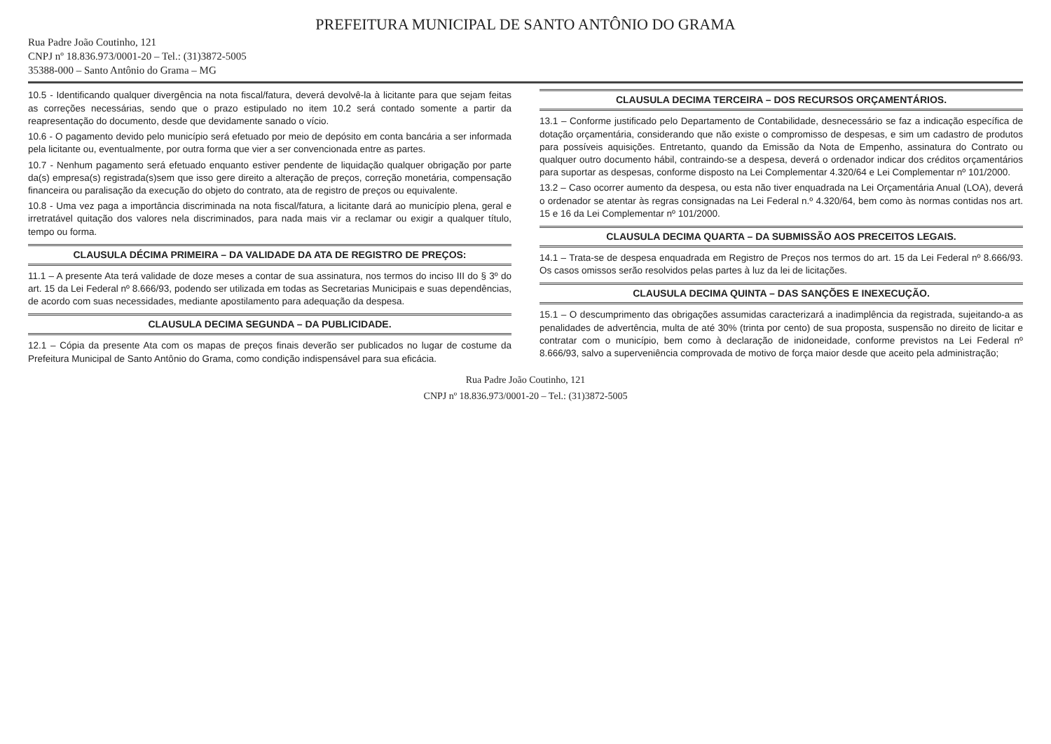PREFEITURA MUNICIPAL DE SANTO ANTÔNIO DO GRAMA
Rua Padre João Coutinho, 121
CNPJ nº 18.836.973/0001-20 – Tel.: (31)3872-5005
35388-000 – Santo Antônio do Grama – MG
10.5 - Identificando qualquer divergência na nota fiscal/fatura, deverá devolvê-la à licitante para que sejam feitas as correções necessárias, sendo que o prazo estipulado no item 10.2 será contado somente a partir da reapresentação do documento, desde que devidamente sanado o vício.
10.6 - O pagamento devido pelo município será efetuado por meio de depósito em conta bancária a ser informada pela licitante ou, eventualmente, por outra forma que vier a ser convencionada entre as partes.
10.7 - Nenhum pagamento será efetuado enquanto estiver pendente de liquidação qualquer obrigação por parte da(s) empresa(s) registrada(s)sem que isso gere direito a alteração de preços, correção monetária, compensação financeira ou paralisação da execução do objeto do contrato, ata de registro de preços ou equivalente.
10.8 - Uma vez paga a importância discriminada na nota fiscal/fatura, a licitante dará ao município plena, geral e irretratável quitação dos valores nela discriminados, para nada mais vir a reclamar ou exigir a qualquer título, tempo ou forma.
CLAUSULA DÉCIMA PRIMEIRA – DA VALIDADE DA ATA DE REGISTRO DE PREÇOS:
11.1 – A presente Ata terá validade de doze meses a contar de sua assinatura, nos termos do inciso III do § 3º do art. 15 da Lei Federal nº 8.666/93, podendo ser utilizada em todas as Secretarias Municipais e suas dependências, de acordo com suas necessidades, mediante apostilamento para adequação da despesa.
CLAUSULA DECIMA SEGUNDA – DA PUBLICIDADE.
12.1 – Cópia da presente Ata com os mapas de preços finais deverão ser publicados no lugar de costume da Prefeitura Municipal de Santo Antônio do Grama, como condição indispensável para sua eficácia.
CLAUSULA DECIMA TERCEIRA – DOS RECURSOS ORÇAMENTÁRIOS.
13.1 – Conforme justificado pelo Departamento de Contabilidade, desnecessário se faz a indicação específica de dotação orçamentária, considerando que não existe o compromisso de despesas, e sim um cadastro de produtos para possíveis aquisições. Entretanto, quando da Emissão da Nota de Empenho, assinatura do Contrato ou qualquer outro documento hábil, contraindo-se a despesa, deverá o ordenador indicar dos créditos orçamentários para suportar as despesas, conforme disposto na Lei Complementar 4.320/64 e Lei Complementar nº 101/2000.
13.2 – Caso ocorrer aumento da despesa, ou esta não tiver enquadrada na Lei Orçamentária Anual (LOA), deverá o ordenador se atentar às regras consignadas na Lei Federal n.º 4.320/64, bem como às normas contidas nos art. 15 e 16 da Lei Complementar nº 101/2000.
CLAUSULA DECIMA QUARTA – DA SUBMISSÃO AOS PRECEITOS LEGAIS.
14.1 – Trata-se de despesa enquadrada em Registro de Preços nos termos do art. 15 da Lei Federal nº 8.666/93. Os casos omissos serão resolvidos pelas partes à luz da lei de licitações.
CLAUSULA DECIMA QUINTA – DAS SANÇÕES E INEXECUÇÃO.
15.1 – O descumprimento das obrigações assumidas caracterizará a inadimplência da registrada, sujeitando-a as penalidades de advertência, multa de até 30% (trinta por cento) de sua proposta, suspensão no direito de licitar e contratar com o município, bem como à declaração de inidoneidade, conforme previstos na Lei Federal nº 8.666/93, salvo a superveniência comprovada de motivo de força maior desde que aceito pela administração;
Rua Padre João Coutinho, 121
CNPJ nº 18.836.973/0001-20 – Tel.: (31)3872-5005